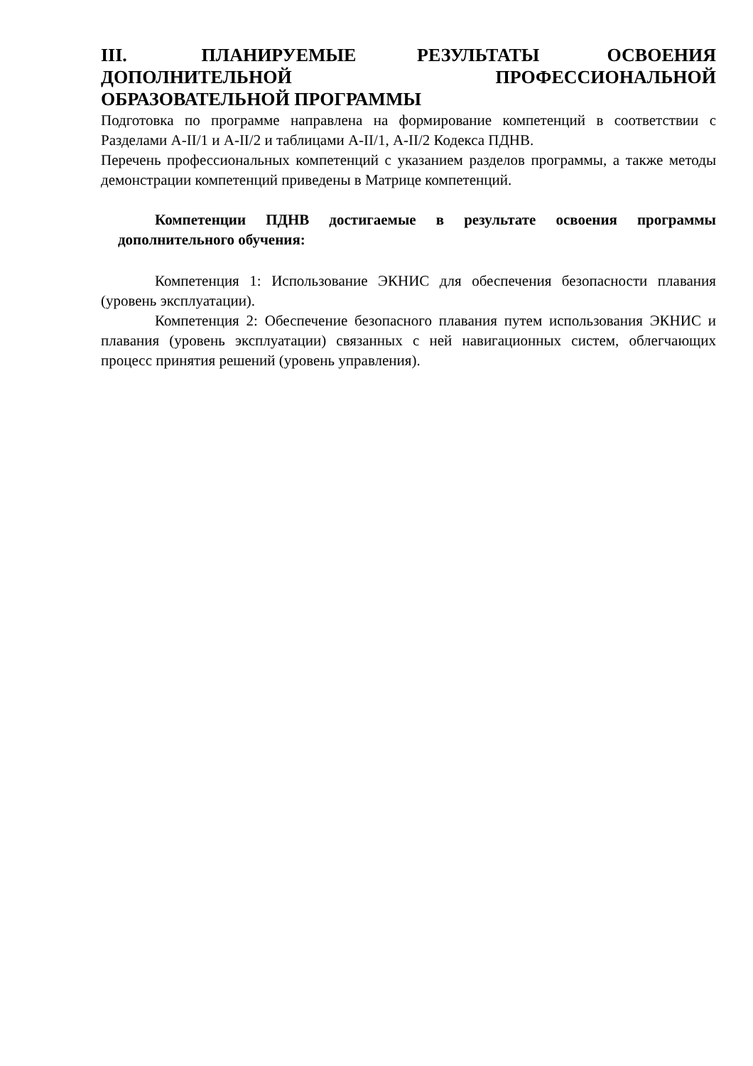III. ПЛАНИРУЕМЫЕ РЕЗУЛЬТАТЫ ОСВОЕНИЯ ДОПОЛНИТЕЛЬНОЙ ПРОФЕССИОНАЛЬНОЙ ОБРАЗОВАТЕЛЬНОЙ ПРОГРАММЫ
Подготовка по программе направлена на формирование компетенций в соответствии с Разделами А-II/1 и А-II/2 и таблицами А-II/1, А-II/2 Кодекса ПДНВ.
Перечень профессиональных компетенций с указанием разделов программы, а также методы демонстрации компетенций приведены в Матрице компетенций.
Компетенции ПДНВ достигаемые в результате освоения программы дополнительного обучения:
Компетенция 1: Использование ЭКНИС для обеспечения безопасности плавания (уровень эксплуатации).
Компетенция 2: Обеспечение безопасного плавания путем использования ЭКНИС и плавания (уровень эксплуатации) связанных с ней навигационных систем, облегчающих процесс принятия решений (уровень управления).